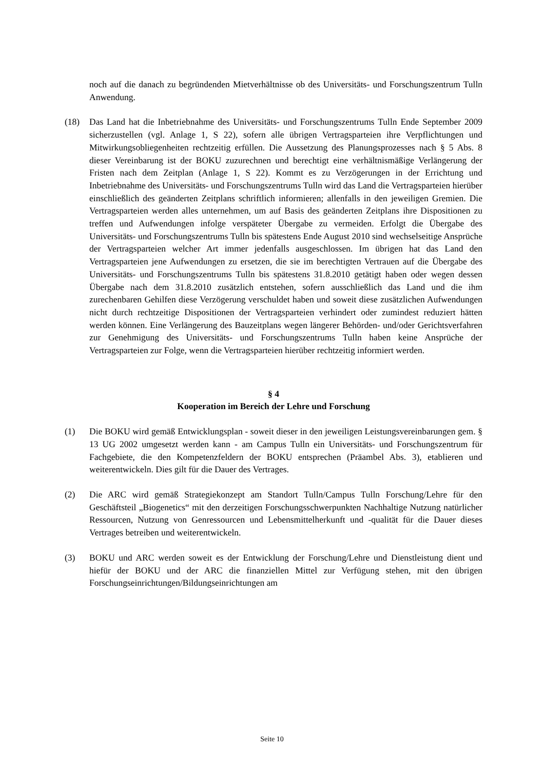noch auf die danach zu begründenden Mietverhältnisse ob des Universitäts- und Forschungszentrum Tulln Anwendung.
(18) Das Land hat die Inbetriebnahme des Universitäts- und Forschungszentrums Tulln Ende September 2009 sicherzustellen (vgl. Anlage 1, S 22), sofern alle übrigen Vertragsparteien ihre Verpflichtungen und Mitwirkungsobliegenheiten rechtzeitig erfüllen. Die Aussetzung des Planungsprozesses nach § 5 Abs. 8 dieser Vereinbarung ist der BOKU zuzurechnen und berechtigt eine verhältnismäßige Verlängerung der Fristen nach dem Zeitplan (Anlage 1, S 22). Kommt es zu Verzögerungen in der Errichtung und Inbetriebnahme des Universitäts- und Forschungszentrums Tulln wird das Land die Vertragsparteien hierüber einschließlich des geänderten Zeitplans schriftlich informieren; allenfalls in den jeweiligen Gremien. Die Vertragsparteien werden alles unternehmen, um auf Basis des geänderten Zeitplans ihre Dispositionen zu treffen und Aufwendungen infolge verspäteter Übergabe zu vermeiden. Erfolgt die Übergabe des Universitäts- und Forschungszentrums Tulln bis spätestens Ende August 2010 sind wechselseitige Ansprüche der Vertragsparteien welcher Art immer jedenfalls ausgeschlossen. Im übrigen hat das Land den Vertragsparteien jene Aufwendungen zu ersetzen, die sie im berechtigten Vertrauen auf die Übergabe des Universitäts- und Forschungszentrums Tulln bis spätestens 31.8.2010 getätigt haben oder wegen dessen Übergabe nach dem 31.8.2010 zusätzlich entstehen, sofern ausschließlich das Land und die ihm zurechenbaren Gehilfen diese Verzögerung verschuldet haben und soweit diese zusätzlichen Aufwendungen nicht durch rechtzeitige Dispositionen der Vertragsparteien verhindert oder zumindest reduziert hätten werden können. Eine Verlängerung des Bauzeitplans wegen längerer Behörden- und/oder Gerichtsverfahren zur Genehmigung des Universitäts- und Forschungszentrums Tulln haben keine Ansprüche der Vertragsparteien zur Folge, wenn die Vertragsparteien hierüber rechtzeitig informiert werden.
§ 4
Kooperation im Bereich der Lehre und Forschung
(1) Die BOKU wird gemäß Entwicklungsplan - soweit dieser in den jeweiligen Leistungsvereinbarungen gem. § 13 UG 2002 umgesetzt werden kann - am Campus Tulln ein Universitäts- und Forschungszentrum für Fachgebiete, die den Kompetenzfeldern der BOKU entsprechen (Präambel Abs. 3), etablieren und weiterentwickeln. Dies gilt für die Dauer des Vertrages.
(2) Die ARC wird gemäß Strategiekonzept am Standort Tulln/Campus Tulln Forschung/Lehre für den Geschäftsteil „Biogenetics“ mit den derzeitigen Forschungsschwerpunkten Nachhaltige Nutzung natürlicher Ressourcen, Nutzung von Genressourcen und Lebensmittelherkunft und -qualität für die Dauer dieses Vertrages betreiben und weiterentwickeln.
(3) BOKU und ARC werden soweit es der Entwicklung der Forschung/Lehre und Dienstleistung dient und hiefür der BOKU und der ARC die finanziellen Mittel zur Verfügung stehen, mit den übrigen Forschungseinrichtungen/Bildungseinrichtungen am
Seite 10